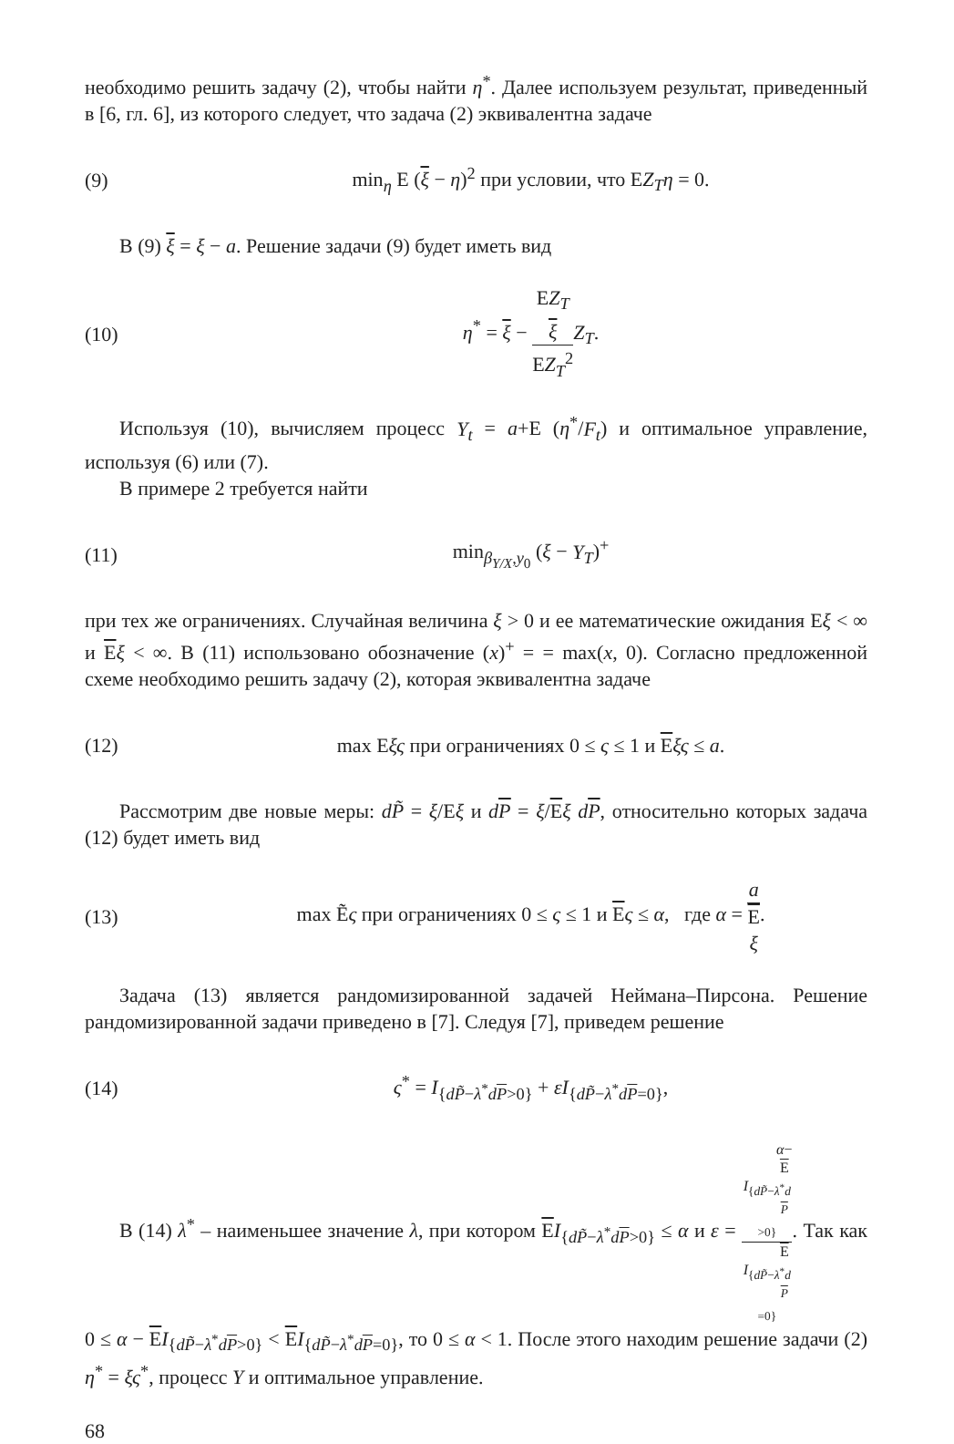необходимо решить задачу (2), чтобы найти η<sup>*</sup>. Далее используем результат, приведенный в [6, гл. 6], из которого следует, что задача (2) эквивалентна задаче
(9) min<sub>η</sub> E (ξ − η)<sup>2</sup> при условии, что EZ<sub>T</sub>η = 0.
В (9) ξ = ξ − a. Решение задачи (9) будет иметь вид
(10) η<sup>*</sup> = ξ − EZ<sub>T</sub>
ξ EZ<sub>T</sub><sup>2</sup> Z<sub>T</sub>.
Используя (10), вычисляем процесс Y<sub>t</sub> = a+E (η<sup>*</sup>/F<sub>t</sub>) и оптимальное управление, используя (6) или (7).
В примере 2 требуется найти
(11) min<sub>β<sub>Y/X</sub>,y<sub>0</sub></sub> (ξ − Y<sub>T</sub>)<sup>+</sup>
при тех же ограничениях. Случайная величина ξ > 0 и ее математические ожидания Eξ < ∞ и Eξ < ∞. В (11) использовано обозначение (x)<sup>+</sup> = = max(x, 0). Согласно предложенной схеме необходимо решить задачу (2), которая эквивалентна задаче
(12) max Eξς при ограничениях 0 ≤ ς ≤ 1 и Eξς ≤ a.
Рассмотрим две новые меры: dP̃ = ξ/Eξ и dP = ξ/Eξ dP, относительно которых задача (12) будет иметь вид
(13) max Ẽς при ограничениях 0 ≤ ς ≤ 1 и Eς ≤ α, где α = a E
ξ.
Задача (13) является рандомизированной задачей Неймана–Пирсона. Решение рандомизированной задачи приведено в [7]. Следуя [7], приведем решение
(14) ς<sup>*</sup> = I<sub>{dP̃−λ<sup>*</sup>dP>0}</sub> + εI<sub>{dP̃−λ<sup>*</sup>dP=0}</sub>,
В (14) λ<sup>*</sup> – наименьшее значение λ, при котором EI<sub>{dP̃−λ<sup>*</sup>dP>0}</sub> ≤ α и ε = α−
E
I<sub>{dP̃−λ<sup>*</sup>d P >0}</sub> E
I<sub>{dP̃−λ<sup>*</sup>d P =0}</sub>. Так как 0 ≤ α − EI<sub>{dP̃−λ<sup>*</sup>dP>0}</sub> < EI<sub>{dP̃−λ<sup>*</sup>dP=0}</sub>, то 0 ≤ α < 1. После этого находим решение задачи (2) η<sup>*</sup> = ξς<sup>*</sup>, процесс Y и оптимальное управление.
68